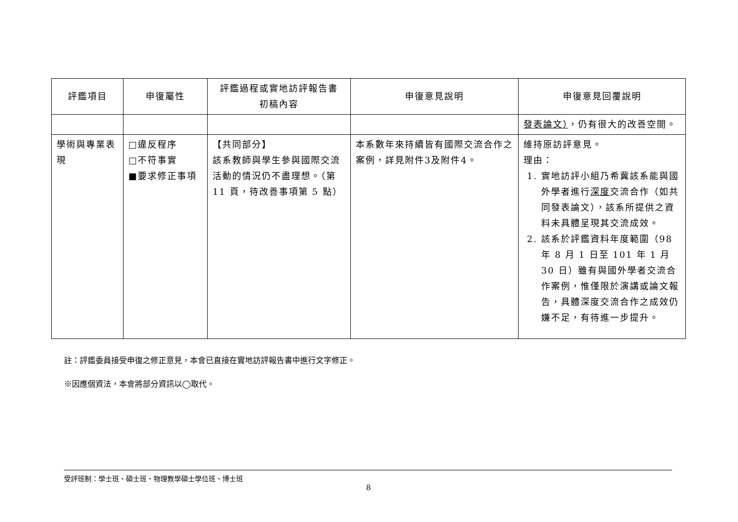| 評鑑項目 | 申復屬性 | 評鑑過程或實地訪評報告書 初稿內容 | 申復意見說明 | 申復意見回覆說明 |
| --- | --- | --- | --- | --- |
| | | | | 發表論文） ，仍有很大的改善空間。 |
| 學術與專業表現 | □違反程序 □不符事實 ■要求修正事項 | 【共同部分】 該系教師與學生參與國際交流活動的情況仍不盡理想。（第 11 頁，待改善事項第 5 點） | 本系數年來持續皆有國際交流合作之案例，詳見附件3及附件4。 | 維持原訪評意見。 理由： 1. 實地訪評小組乃希冀該系能與國外學者進行 深度 交流合作（如共同發表論文），該系所提供之資料未具體呈現其交流成效。 2. 該系於評鑑資料年度範圍（98 年 8 月 1 日至 101 年 1 月 30 日）雖有與國外學者交流合作案例，惟僅限於演講或論文報告，具體深度交流合作之成效仍嫌不足，有待進一步提升。 |
註：評鑑委員接受申復之修正意見，本會已直接在實地訪評報告書中進行文字修正。
※因應個資法，本會將部分資訊以◯取代。
受評班制：學士班、碩士班、物理教學碩士學位班、博士班
8